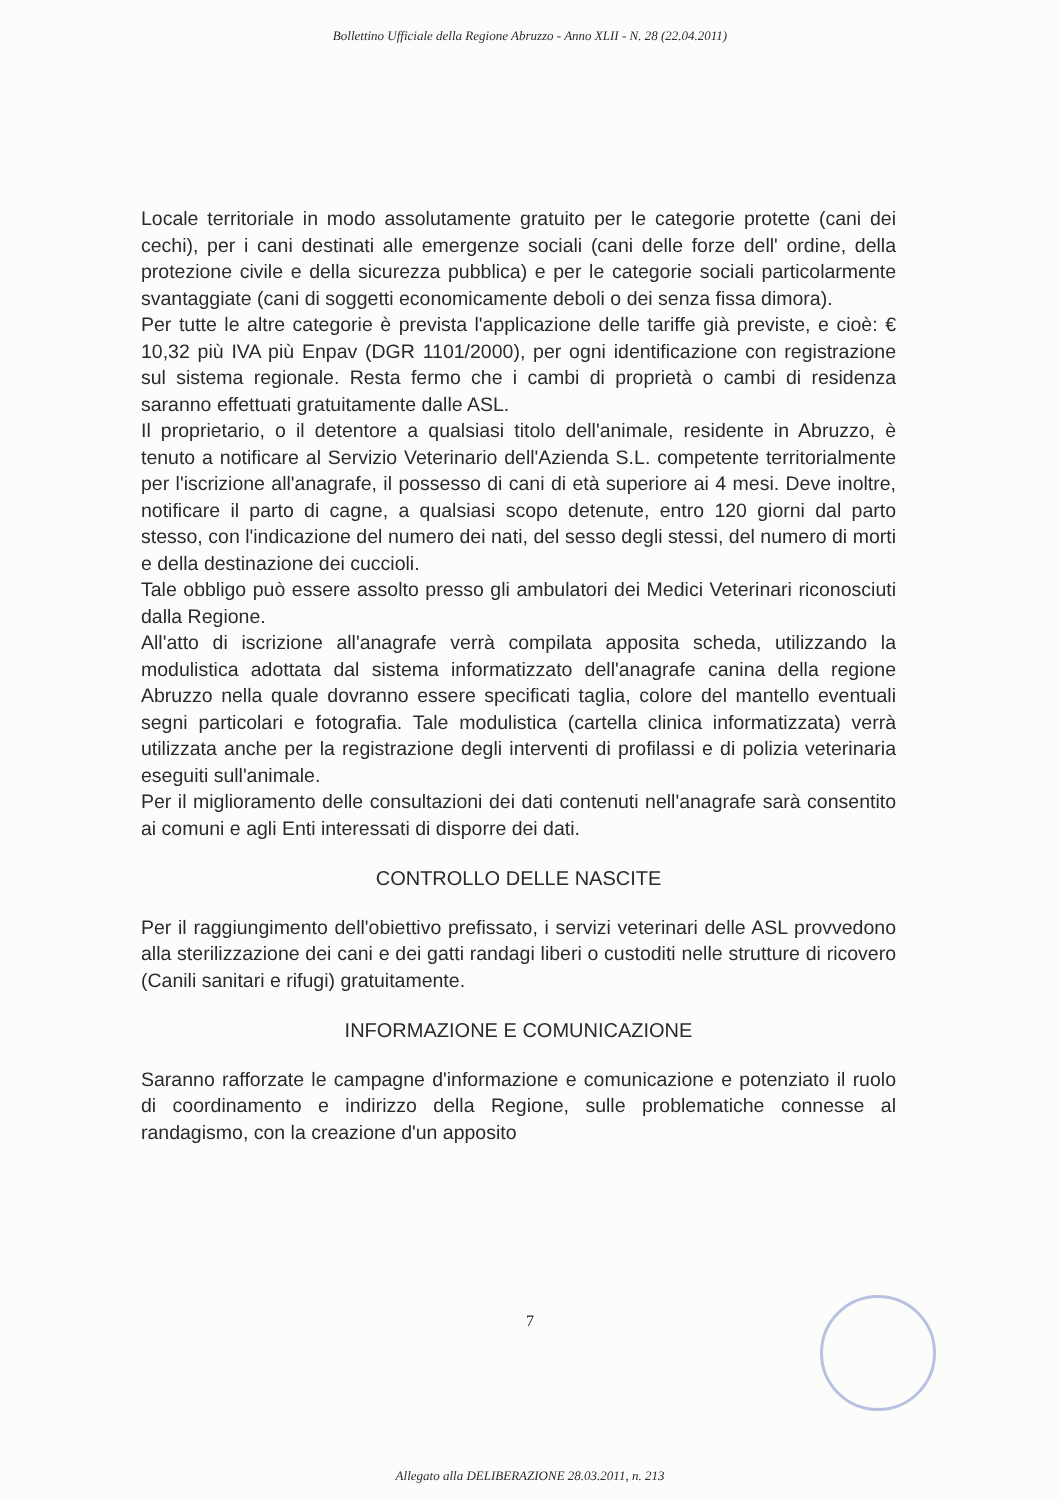Bollettino Ufficiale della Regione Abruzzo - Anno XLII - N. 28 (22.04.2011)
Locale territoriale in modo assolutamente gratuito per le categorie protette (cani dei cechi), per i cani destinati alle emergenze sociali (cani delle forze dell' ordine, della protezione civile e della sicurezza pubblica) e per le categorie sociali particolarmente svantaggiate (cani di soggetti economicamente deboli o dei senza fissa dimora).
Per tutte le altre categorie è prevista l'applicazione delle tariffe già previste, e cioè: € 10,32 più IVA più Enpav (DGR 1101/2000), per ogni identificazione con registrazione sul sistema regionale. Resta fermo che i cambi di proprietà o cambi di residenza saranno effettuati gratuitamente dalle ASL.
Il proprietario, o il detentore a qualsiasi titolo dell'animale, residente in Abruzzo, è tenuto a notificare al Servizio Veterinario dell'Azienda S.L. competente territorialmente per l'iscrizione all'anagrafe, il possesso di cani di età superiore ai 4 mesi. Deve inoltre, notificare il parto di cagne, a qualsiasi scopo detenute, entro 120 giorni dal parto stesso, con l'indicazione del numero dei nati, del sesso degli stessi, del numero di morti e della destinazione dei cuccioli.
Tale obbligo può essere assolto presso gli ambulatori dei Medici Veterinari riconosciuti dalla Regione.
All'atto di iscrizione all'anagrafe verrà compilata apposita scheda, utilizzando la modulistica adottata dal sistema informatizzato dell'anagrafe canina della regione Abruzzo nella quale dovranno essere specificati taglia, colore del mantello eventuali segni particolari e fotografia. Tale modulistica (cartella clinica informatizzata) verrà utilizzata anche per la registrazione degli interventi di profilassi e di polizia veterinaria eseguiti sull'animale.
Per il miglioramento delle consultazioni dei dati contenuti nell'anagrafe sarà consentito ai comuni e agli Enti interessati di disporre dei dati.
CONTROLLO DELLE NASCITE
Per il raggiungimento dell'obiettivo prefissato, i servizi veterinari delle ASL provvedono alla sterilizzazione dei cani e dei gatti randagi liberi o custoditi nelle strutture di ricovero (Canili sanitari e rifugi) gratuitamente.
INFORMAZIONE E COMUNICAZIONE
Saranno rafforzate le campagne d'informazione e comunicazione e potenziato il ruolo di coordinamento e indirizzo della Regione, sulle problematiche connesse al randagismo, con la creazione d'un apposito
7
Allegato alla DELIBERAZIONE 28.03.2011, n. 213